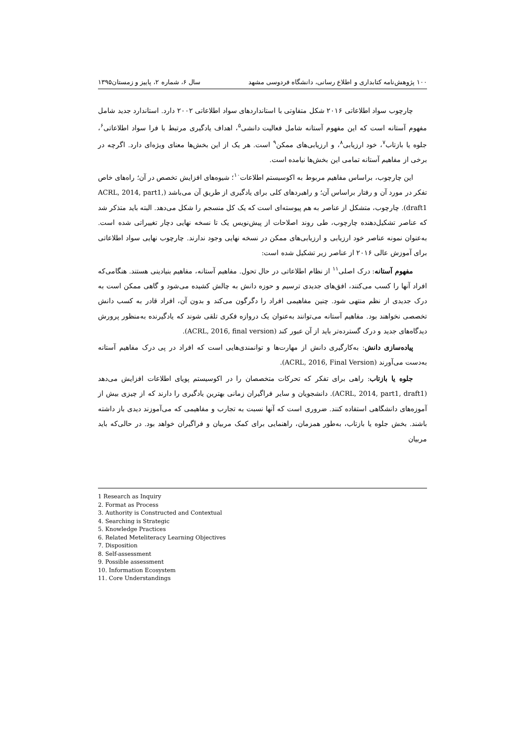۱۰۰ پژوهش‌نامه کتابداری و اطلاع رسانی، دانشگاه فردوسی مشهد سال ۶، شماره ۲، پاییز و زمستان۱۳۹۵
چارچوب سواد اطلاعاتی ۲۰۱۶ شکل متفاوتی با استانداردهای سواد اطلاعاتی ۲۰۰۲ دارد. استاندارد جدید شامل مفهوم آستانه است که این مفهوم آستانه شامل فعالیت دانشی<sup>۵</sup>، اهداف یادگیری مرتبط با فرا سواد اطلاعاتی<sup>۶</sup>، جلوه یا بازتاب<sup>۷</sup>، خود ارزیابی<sup>۸</sup>، و ارزیابی‌های ممکن<sup>۹</sup> است. هر یک از این بخش‌ها معنای ویژه‌ای دارد. اگرچه در برخی از مفاهیم آستانه تمامی این بخش‌ها نیامده است.
این چارچوب، براساس مفاهیم مربوط به اکوسیستم اطلاعات<sup>۱۰</sup>؛ شیوه‌های افزایش تخصص در آن؛ راه‌های خاص تفکر در مورد آن و رفتار براساس آن؛ و راهبردهای کلی برای یادگیری از طریق آن می‌باشد (ACRL, 2014, part1, draft1). چارچوب، متشکل از عناصر به هم پیوسته‌ای است که یک کل منسجم را شکل می‌دهد. البته باید متذکر شد که عناصر تشکیل‌دهنده چارچوب، طی روند اصلاحات از پیش‌نویس یک تا نسخه نهایی دچار تغییراتی شده است. به‌عنوان نمونه عناصر خود ارزیابی و ارزیابی‌های ممکن در نسخه نهایی وجود ندارند. چارچوب نهایی سواد اطلاعاتی برای آموزش عالی ۲۰۱۶ از عناصر زیر تشکیل شده است:
مفهوم آستانه: درک اصلی<sup>۱۱</sup> از نظام اطلاعاتی در حال تحول. مفاهیم آستانه، مفاهیم بنیادینی هستند. هنگامی‌که افراد آنها را کسب می‌کنند، افق‌های جدیدی ترسیم و حوزه دانش به چالش کشیده می‌شود و گاهی ممکن است به درک جدیدی از نظم منتهی شود. چنین مفاهیمی افراد را دگرگون می‌کند و بدون آن، افراد قادر به کسب دانش تخصصی نخواهند بود. مفاهیم آستانه می‌توانند به‌عنوان یک دروازه فکری تلقی شوند که یادگیرنده به‌منظور پرورش دیدگاه‌های جدید و درک گسترده‌تر باید از آن عبور کند (ACRL, 2016, final version).
پیاده‌سازی دانش: به‌کارگیری دانش از مهارت‌ها و توانمندی‌هایی است که افراد در پی درک مفاهیم آستانه به‌دست می‌آورند (ACRL, 2016, Final Version).
جلوه یا بازتاب: راهی برای تفکر که تحرکات متخصصان را در اکوسیستم پویای اطلاعات افزایش می‌دهد (ACRL, 2014, part1, draft1). دانشجویان و سایر فراگیران زمانی بهترین یادگیری را دارند که از چیزی بیش از آموزه‌های دانشگاهی استفاده کنند. ضروری است که آنها نسبت به تجارب و مفاهیمی که می‌آموزند دیدی باز داشته باشند. بخش جلوه یا بازتاب، به‌طور همزمان، راهنمایی برای کمک مربیان و فراگیران خواهد بود. در حالی‌که باید مربیان
1 Research as Inquiry
2. Format as Process
3. Authority is Constructed and Contextual
4. Searching is Strategic
5. Knowledge Practices
6. Related Meteliteracy Learning Objectives
7. Disposition
8. Self-assessment
9. Possible assessment
10. Information Ecosystem
11. Core Understandings